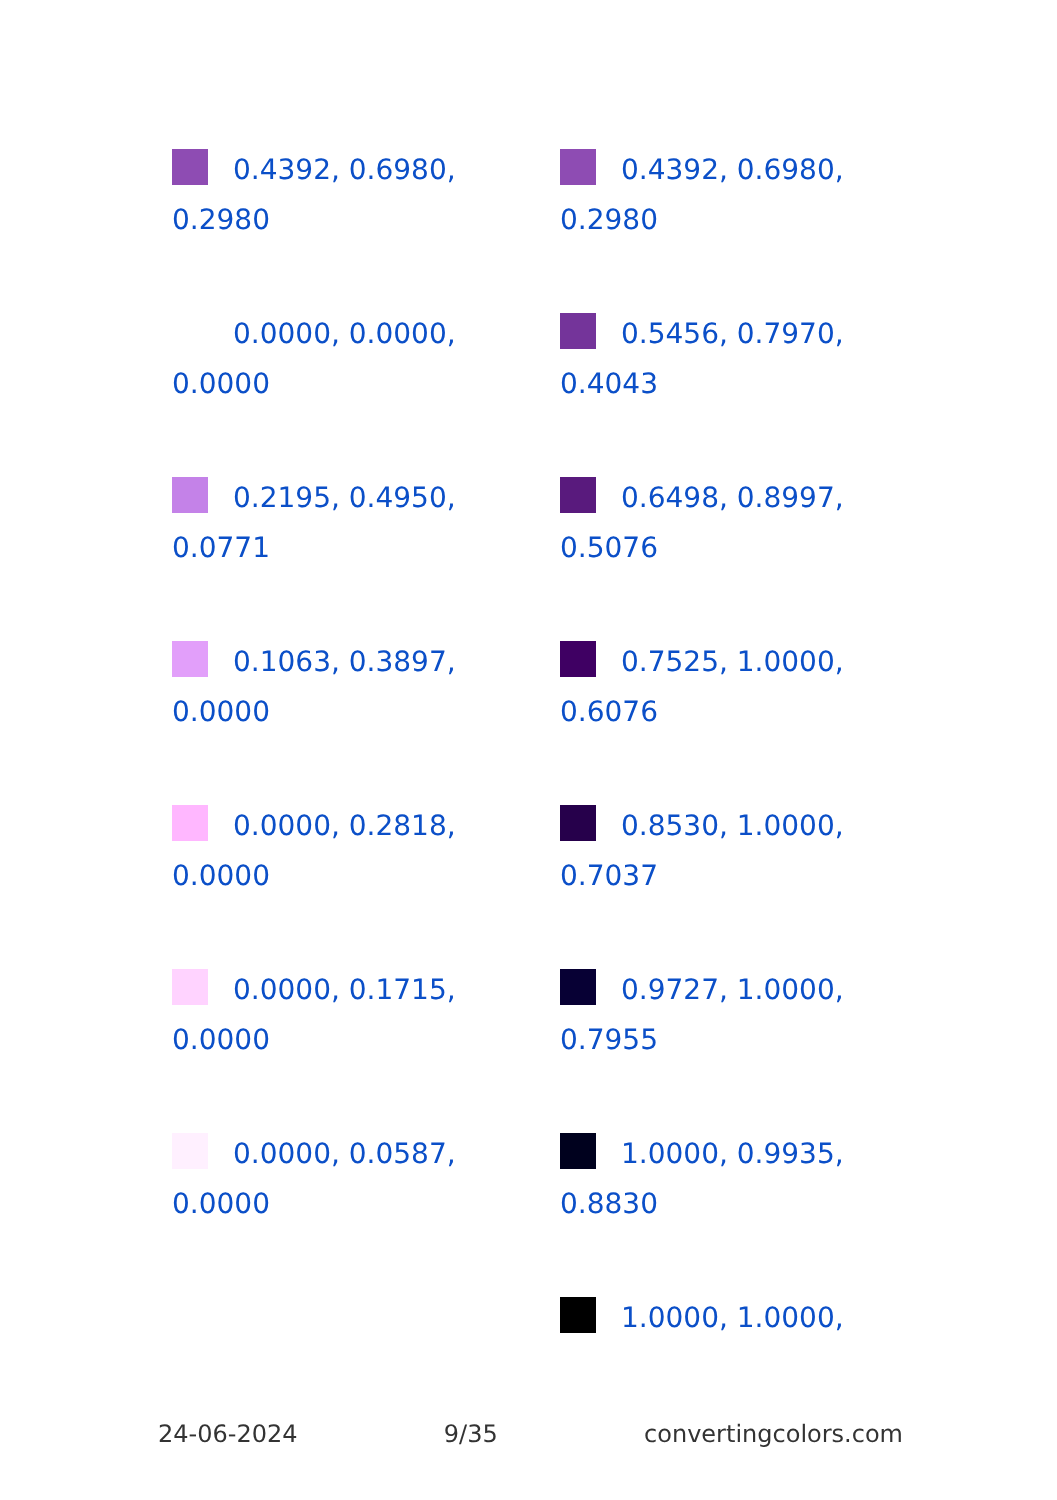0.4392, 0.6980, 0.2980
0.4392, 0.6980, 0.2980
0.0000, 0.0000, 0.0000
0.5456, 0.7970, 0.4043
0.2195, 0.4950, 0.0771
0.6498, 0.8997, 0.5076
0.1063, 0.3897, 0.0000
0.7525, 1.0000, 0.6076
0.0000, 0.2818, 0.0000
0.8530, 1.0000, 0.7037
0.0000, 0.1715, 0.0000
0.9727, 1.0000, 0.7955
0.0000, 0.0587, 0.0000
1.0000, 0.9935, 0.8830
1.0000, 1.0000,
24-06-2024 9/35 convertingcolors.com